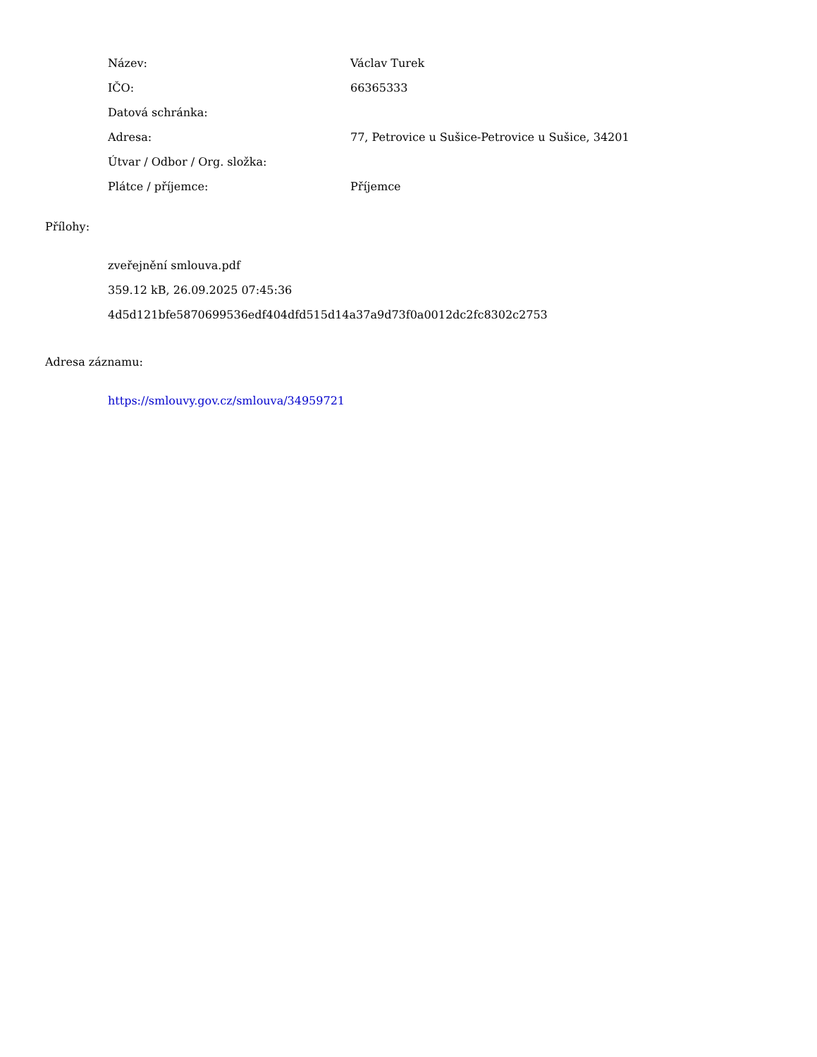| Název: | Václav Turek |
| IČO: | 66365333 |
| Datová schránka: | |
| Adresa: | 77, Petrovice u Sušice-Petrovice u Sušice, 34201 |
| Útvar / Odbor / Org. složka: | |
| Plátce / příjemce: | Příjemce |
Přílohy:
zveřejnění smlouva.pdf
359.12 kB, 26.09.2025 07:45:36
4d5d121bfe5870699536edf404dfd515d14a37a9d73f0a0012dc2fc8302c2753
Adresa záznamu:
https://smlouvy.gov.cz/smlouva/34959721